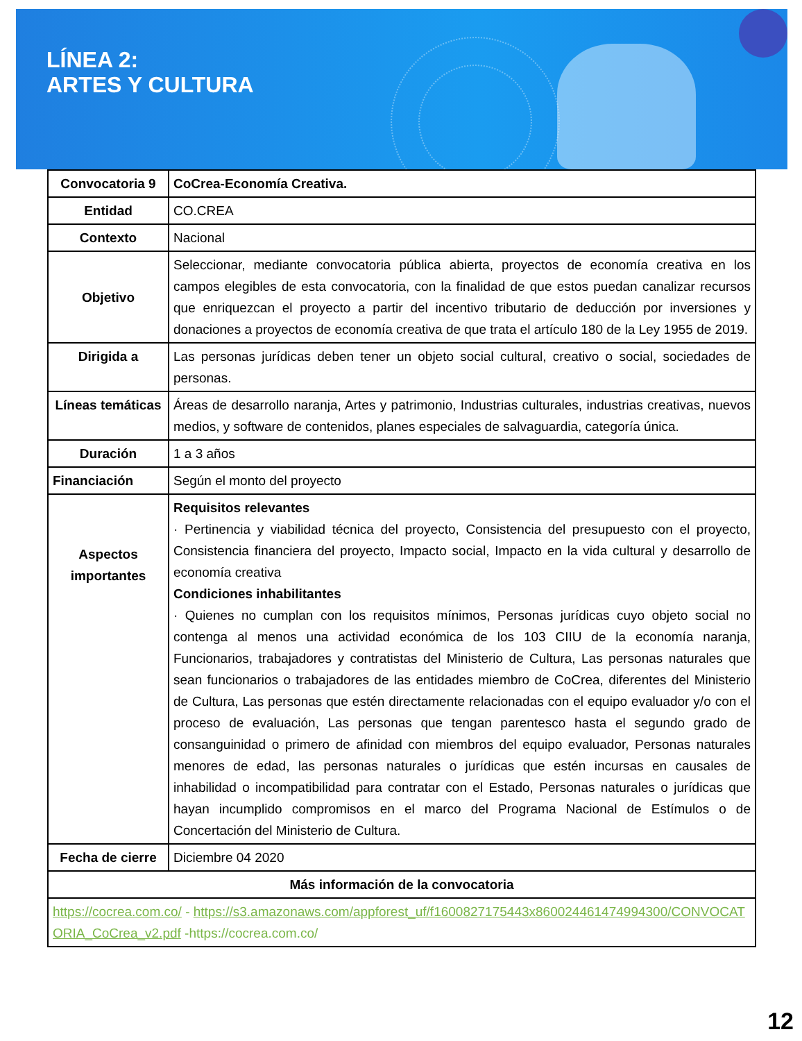LÍNEA 2:
ARTES Y CULTURA
| Convocatoria 9 | CoCrea-Economía Creativa. |
| Entidad | CO.CREA |
| Contexto | Nacional |
| Objetivo | Seleccionar, mediante convocatoria pública abierta, proyectos de economía creativa en los campos elegibles de esta convocatoria, con la finalidad de que estos puedan canalizar recursos que enriquezcan el proyecto a partir del incentivo tributario de deducción por inversiones y donaciones a proyectos de economía creativa de que trata el artículo 180 de la Ley 1955 de 2019. |
| Dirigida a | Las personas jurídicas deben tener un objeto social cultural, creativo o social, sociedades de personas. |
| Líneas temáticas | Áreas de desarrollo naranja, Artes y patrimonio, Industrias culturales, industrias creativas, nuevos medios, y software de contenidos, planes especiales de salvaguardia, categoría única. |
| Duración | 1 a 3 años |
| Financiación | Según el monto del proyecto |
| Aspectos importantes | Requisitos relevantes · Pertinencia y viabilidad técnica del proyecto, Consistencia del presupuesto con el proyecto, Consistencia financiera del proyecto, Impacto social, Impacto en la vida cultural y desarrollo de economía creativa Condiciones inhabilitantes · Quienes no cumplan con los requisitos mínimos, Personas jurídicas cuyo objeto social no contenga al menos una actividad económica de los 103 CIIU de la economía naranja, Funcionarios, trabajadores y contratistas del Ministerio de Cultura, Las personas naturales que sean funcionarios o trabajadores de las entidades miembro de CoCrea, diferentes del Ministerio de Cultura, Las personas que estén directamente relacionadas con el equipo evaluador y/o con el proceso de evaluación, Las personas que tengan parentesco hasta el segundo grado de consanguinidad o primero de afinidad con miembros del equipo evaluador, Personas naturales menores de edad, las personas naturales o jurídicas que estén incursas en causales de inhabilidad o incompatibilidad para contratar con el Estado, Personas naturales o jurídicas que hayan incumplido compromisos en el marco del Programa Nacional de Estímulos o de Concertación del Ministerio de Cultura. |
| Fecha de cierre | Diciembre 04 2020 |
| Más información de la convocatoria | |
| https://cocrea.com.co/ - https://s3.amazonaws.com/appforest_uf/f1600827175443x860024461474994300/CONVOCATORIA_CoCrea_v2.pdf -https://cocrea.com.co/ | |
12